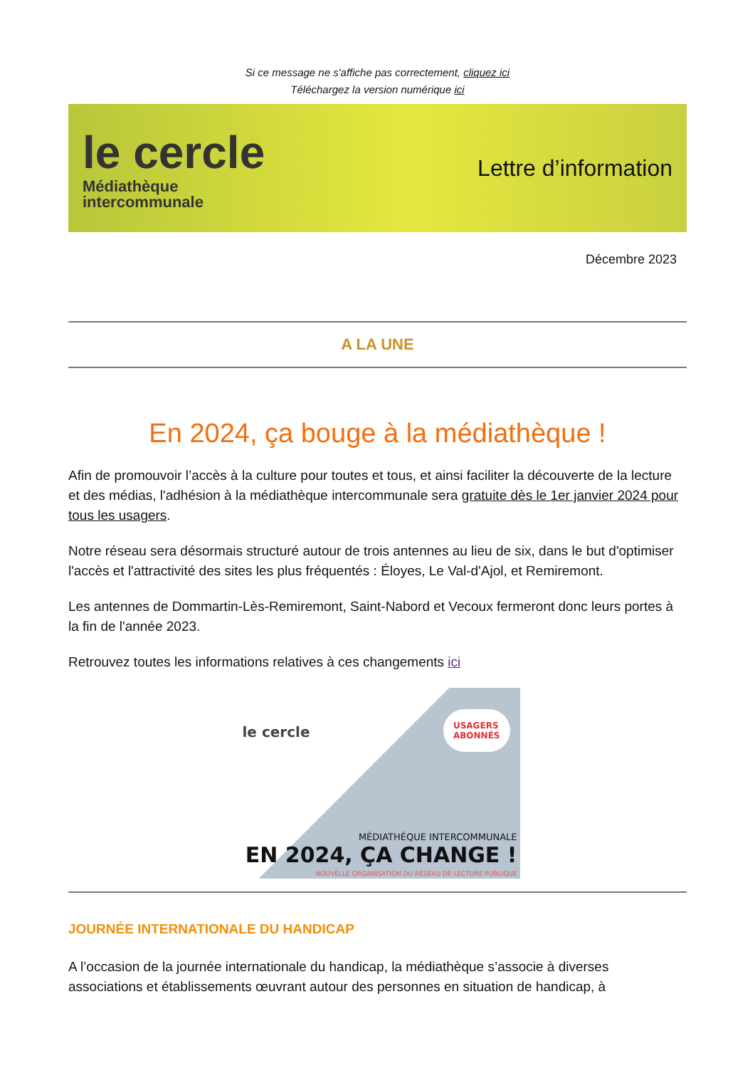Si ce message ne s'affiche pas correctement, cliquez ici
Téléchargez la version numérique ici
le cercle
Médiathèque
intercommunale
Lettre d’information
Décembre 2023
A LA UNE
En 2024, ça bouge à la médiathèque !
Afin de promouvoir l’accès à la culture pour toutes et tous, et ainsi faciliter la découverte de la lecture et des médias, l'adhésion à la médiathèque intercommunale sera gratuite dès le 1er janvier 2024 pour tous les usagers.
Notre réseau sera désormais structuré autour de trois antennes au lieu de six, dans le but d'optimiser l'accès et l'attractivité des sites les plus fréquentés : Éloyes, Le Val-d'Ajol, et Remiremont.
Les antennes de Dommartin-Lès-Remiremont, Saint-Nabord et Vecoux fermeront donc leurs portes à la fin de l'année 2023.
Retrouvez toutes les informations relatives à ces changements ici
le cercle
USAGERS
ABONNÉS
MÉDIATHÈQUE INTERCOMMUNALE
EN 2024, ÇA CHANGE !
NOUVELLE ORGANISATION DU RÉSEAU DE LECTURE PUBLIQUE
JOURNÉE INTERNATIONALE DU HANDICAP
A l’occasion de la journée internationale du handicap, la médiathèque s’associe à diverses associations et établissements œuvrant autour des personnes en situation de handicap, à